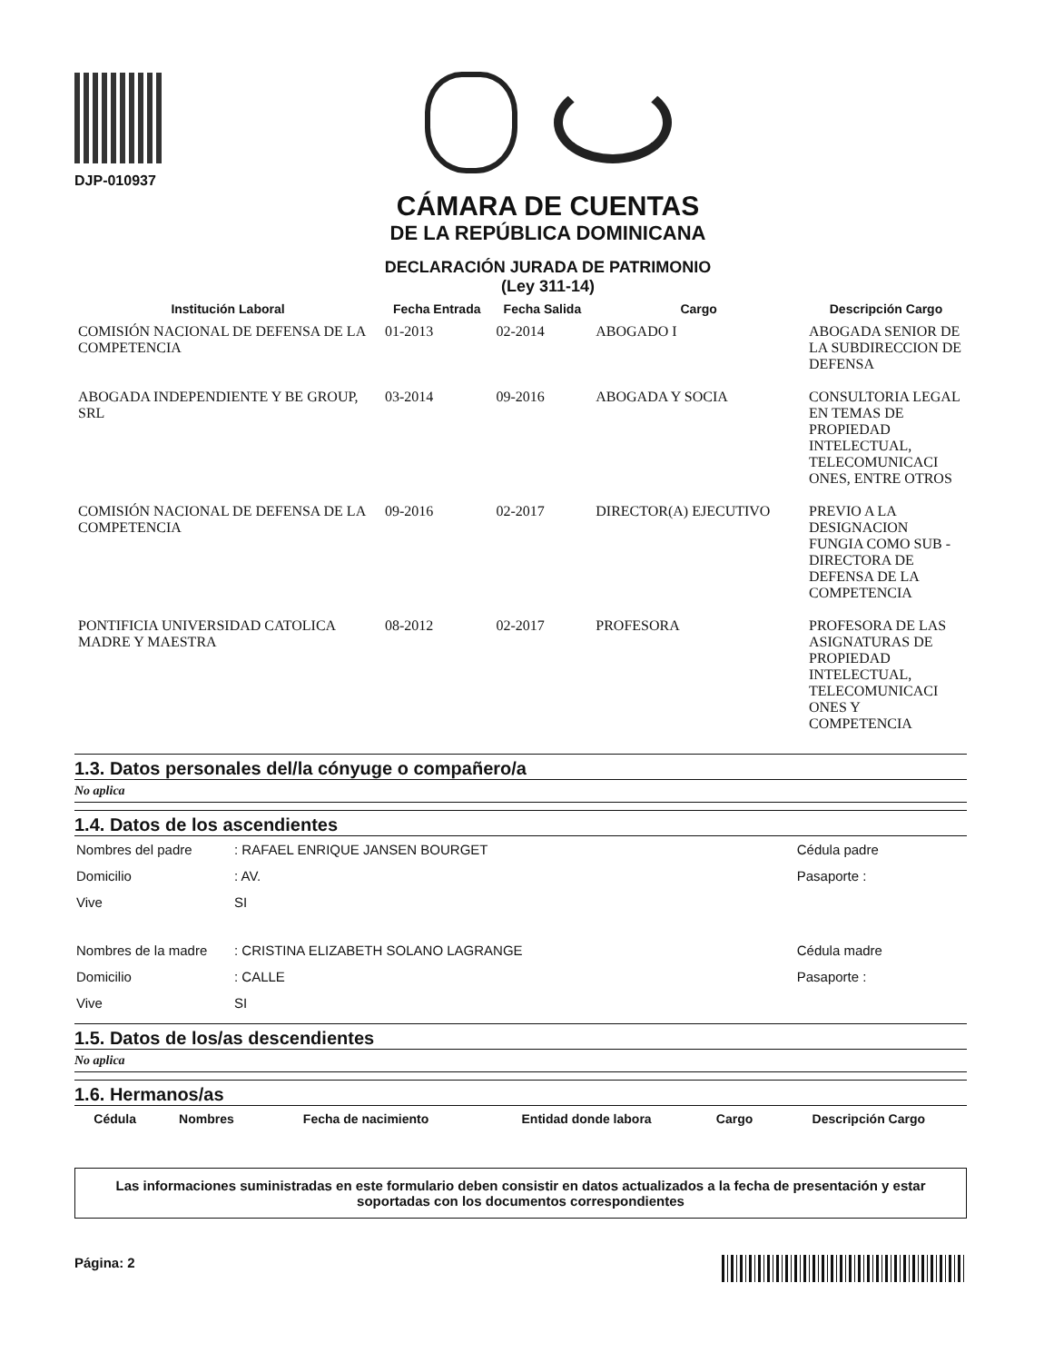DJP-010937
CÁMARA DE CUENTAS
DE LA REPÚBLICA DOMINICANA
DECLARACIÓN JURADA DE PATRIMONIO
(Ley 311-14)
| Institución Laboral | Fecha Entrada | Fecha Salida | Cargo | Descripción Cargo |
| --- | --- | --- | --- | --- |
| COMISIÓN NACIONAL DE DEFENSA DE LA COMPETENCIA | 01-2013 | 02-2014 | ABOGADO I | ABOGADA SENIOR DE LA SUBDIRECCION DE DEFENSA |
| ABOGADA INDEPENDIENTE Y BE GROUP, SRL | 03-2014 | 09-2016 | ABOGADA Y SOCIA | CONSULTORIA LEGAL EN TEMAS DE PROPIEDAD INTELECTUAL, TELECOMUNICACI ONES, ENTRE OTROS |
| COMISIÓN NACIONAL DE DEFENSA DE LA COMPETENCIA | 09-2016 | 02-2017 | DIRECTOR(A) EJECUTIVO | PREVIO A LA DESIGNACION FUNGIA COMO SUB -DIRECTORA DE DEFENSA DE LA COMPETENCIA |
| PONTIFICIA UNIVERSIDAD CATOLICA MADRE Y MAESTRA | 08-2012 | 02-2017 | PROFESORA | PROFESORA DE LAS ASIGNATURAS DE PROPIEDAD INTELECTUAL, TELECOMUNICACI ONES Y COMPETENCIA |
1.3. Datos personales del/la cónyuge o compañero/a
No aplica
1.4. Datos de los ascendientes
| Nombres del padre | : RAFAEL ENRIQUE JANSEN BOURGET | Cédula padre |
| Domicilio | : AV. | Pasaporte : |
| Vive | SI | |
| Nombres de la madre | : CRISTINA ELIZABETH SOLANO LAGRANGE | Cédula madre |
| Domicilio | : CALLE | Pasaporte : |
| Vive | SI | |
1.5. Datos de los/as descendientes
No aplica
1.6. Hermanos/as
| Cédula | Nombres | Fecha de nacimiento | Entidad donde labora | Cargo | Descripción Cargo |
| --- | --- | --- | --- | --- | --- |
Las informaciones suministradas en este formulario deben consistir en datos actualizados a la fecha de presentación y estar soportadas con los documentos correspondientes
Página: 2